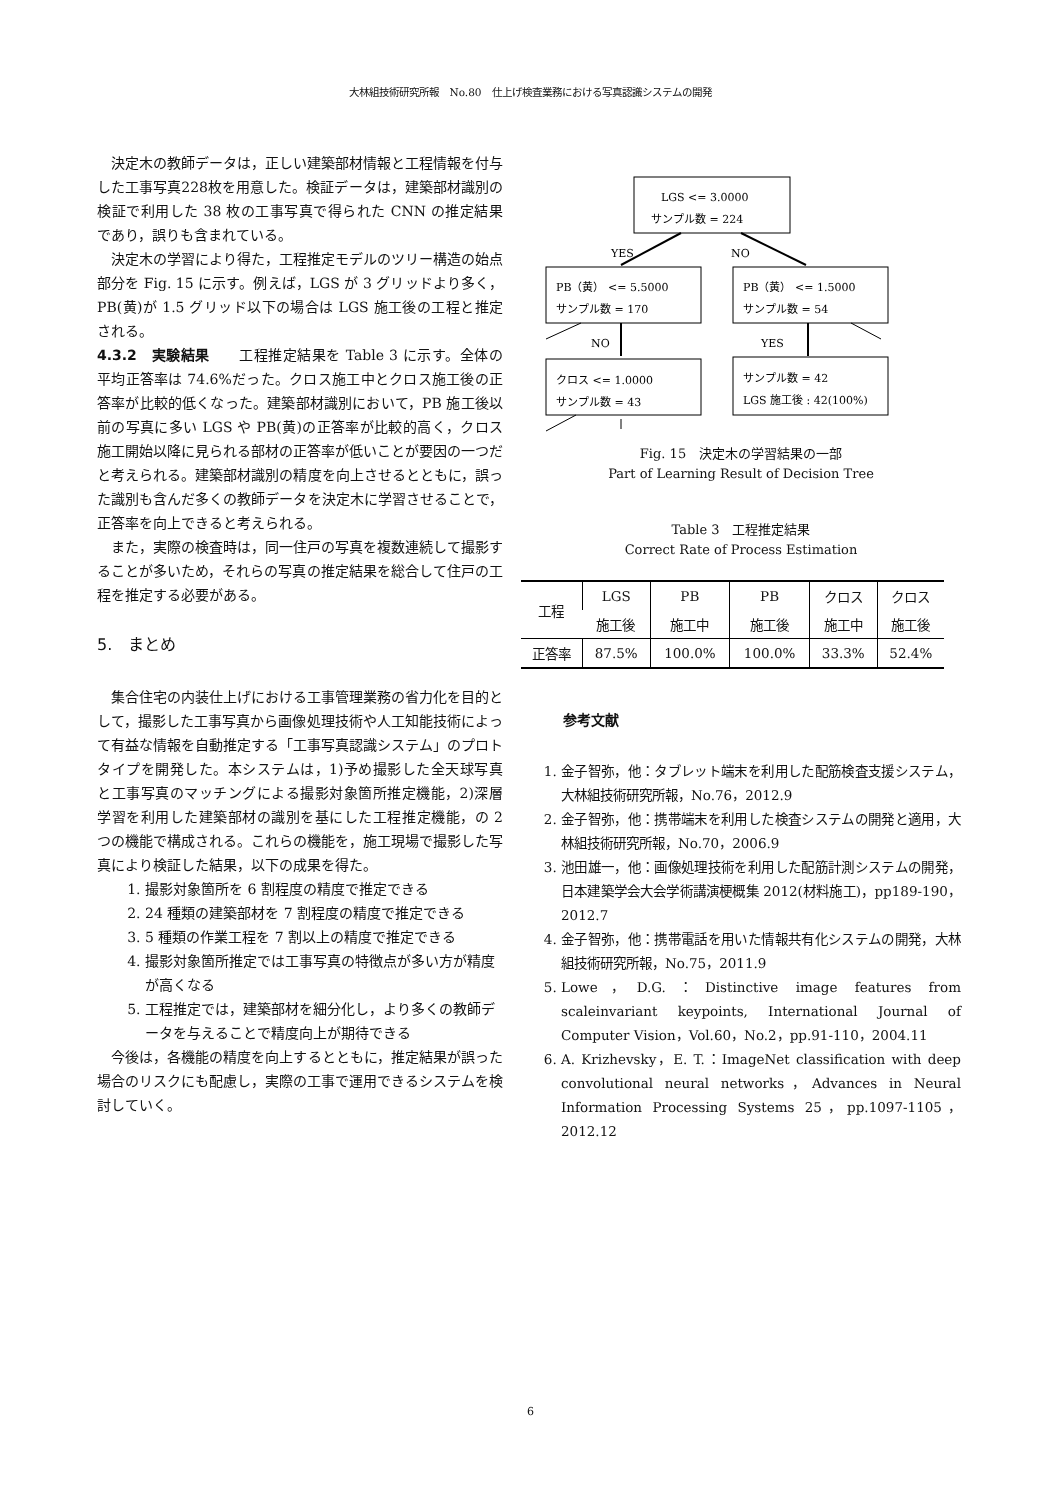大林組技術研究所報　No.80　仕上げ検査業務における写真認識システムの開発
決定木の教師データは，正しい建築部材情報と工程情報を付与した工事写真228枚を用意した。検証データは，建築部材識別の検証で利用した 38 枚の工事写真で得られた CNN の推定結果であり，誤りも含まれている。
決定木の学習により得た，工程推定モデルのツリー構造の始点部分を Fig. 15 に示す。例えば，LGS が 3 グリッドより多く，PB(黄)が 1.5 グリッド以下の場合は LGS 施工後の工程と推定される。
4.3.2　実験結果　　工程推定結果を Table 3 に示す。全体の平均正答率は 74.6%だった。クロス施工中とクロス施工後の正答率が比較的低くなった。建築部材識別において，PB 施工後以前の写真に多い LGS や PB(黄)の正答率が比較的高く，クロス施工開始以降に見られる部材の正答率が低いことが要因の一つだと考えられる。建築部材識別の精度を向上させるとともに，誤った識別も含んだ多くの教師データを決定木に学習させることで，正答率を向上できると考えられる。
また，実際の検査時は，同一住戸の写真を複数連続して撮影することが多いため，それらの写真の推定結果を総合して住戸の工程を推定する必要がある。
5.　まとめ
集合住宅の内装仕上げにおける工事管理業務の省力化を目的として，撮影した工事写真から画像処理技術や人工知能技術によって有益な情報を自動推定する「工事写真認識システム」のプロトタイプを開発した。本システムは，1)予め撮影した全天球写真と工事写真のマッチングによる撮影対象箇所推定機能，2)深層学習を利用した建築部材の識別を基にした工程推定機能，の 2 つの機能で構成される。これらの機能を，施工現場で撮影した写真により検証した結果，以下の成果を得た。
1. 撮影対象箇所を 6 割程度の精度で推定できる
2. 24 種類の建築部材を 7 割程度の精度で推定できる
3. 5 種類の作業工程を 7 割以上の精度で推定できる
4. 撮影対象箇所推定では工事写真の特徴点が多い方が精度が高くなる
5. 工程推定では，建築部材を細分化し，より多くの教師データを与えることで精度向上が期待できる
今後は，各機能の精度を向上するとともに，推定結果が誤った場合のリスクにも配慮し，実際の工事で運用できるシステムを検討していく。
LGS <= 3.0000
サンプル数 = 224
YES
NO
PB（黄） <= 5.5000
サンプル数 = 170
PB（黄） <= 1.5000
サンプル数 = 54
NO
YES
クロス <= 1.0000
サンプル数 = 43
サンプル数 = 42
LGS 施工後 : 42(100%)
Fig. 15　決定木の学習結果の一部
Part of Learning Result of Decision Tree
Table 3　工程推定結果
Correct Rate of Process Estimation
| 工程 | LGS | PB | PB | クロス | クロス |
| --- | --- | --- | --- | --- | --- |
| | 施工後 | 施工中 | 施工後 | 施工中 | 施工後 |
| 正答率 | 87.5% | 100.0% | 100.0% | 33.3% | 52.4% |
参考文献
1. 金子智弥，他：タブレット端末を利用した配筋検査支援システム，大林組技術研究所報，No.76，2012.9
2. 金子智弥，他：携帯端末を利用した検査システムの開発と適用，大林組技術研究所報，No.70，2006.9
3. 池田雄一，他：画像処理技術を利用した配筋計測システムの開発，日本建築学会大会学術講演梗概集 2012(材料施工)，pp189-190，2012.7
4. 金子智弥，他：携帯電話を用いた情報共有化システムの開発，大林組技術研究所報，No.75，2011.9
5. Lowe，D.G.：Distinctive image features from scaleinvariant keypoints, International Journal of Computer Vision，Vol.60，No.2，pp.91-110，2004.11
6. A. Krizhevsky，E. T.：ImageNet classification with deep convolutional neural networks，Advances in Neural Information Processing Systems 25，pp.1097-1105，2012.12
6